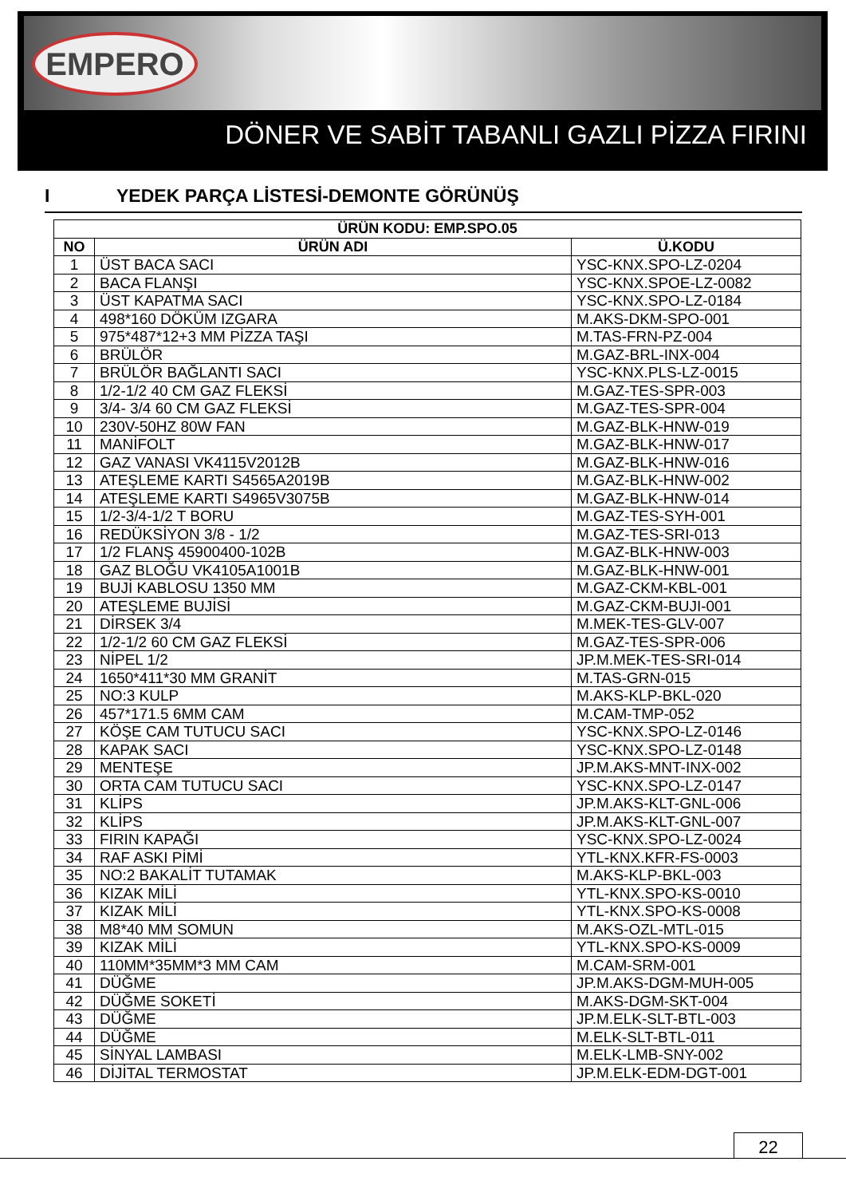EMPERO
DÖNER VE SABİT TABANLI GAZLI PİZZA FIRINI
I YEDEK PARÇA LİSTESİ-DEMONTE GÖRÜNÜŞ
| ÜRÜN KODU: EMP.SPO.05 | | |
| --- | --- | --- |
| NO | ÜRÜN ADI | Ü.KODU |
| 1 | ÜST BACA SACI | YSC-KNX.SPO-LZ-0204 |
| 2 | BACA FLANŞI | YSC-KNX.SPOE-LZ-0082 |
| 3 | ÜST KAPATMA SACI | YSC-KNX.SPO-LZ-0184 |
| 4 | 498*160 DÖKÜM IZGARA | M.AKS-DKM-SPO-001 |
| 5 | 975*487*12+3 MM PİZZA TAŞI | M.TAS-FRN-PZ-004 |
| 6 | BRÜLÖR | M.GAZ-BRL-INX-004 |
| 7 | BRÜLÖR BAĞLANTI SACI | YSC-KNX.PLS-LZ-0015 |
| 8 | 1/2-1/2 40 CM GAZ FLEKSİ | M.GAZ-TES-SPR-003 |
| 9 | 3/4- 3/4 60 CM GAZ FLEKSİ | M.GAZ-TES-SPR-004 |
| 10 | 230V-50HZ 80W FAN | M.GAZ-BLK-HNW-019 |
| 11 | MANİFOLT | M.GAZ-BLK-HNW-017 |
| 12 | GAZ VANASI VK4115V2012B | M.GAZ-BLK-HNW-016 |
| 13 | ATEŞLEME KARTI S4565A2019B | M.GAZ-BLK-HNW-002 |
| 14 | ATEŞLEME KARTI S4965V3075B | M.GAZ-BLK-HNW-014 |
| 15 | 1/2-3/4-1/2 T BORU | M.GAZ-TES-SYH-001 |
| 16 | REDÜKSİYON 3/8 - 1/2 | M.GAZ-TES-SRI-013 |
| 17 | 1/2 FLANŞ 45900400-102B | M.GAZ-BLK-HNW-003 |
| 18 | GAZ BLOĞU VK4105A1001B | M.GAZ-BLK-HNW-001 |
| 19 | BUJİ KABLOSU 1350 MM | M.GAZ-CKM-KBL-001 |
| 20 | ATEŞLEME BUJİSİ | M.GAZ-CKM-BUJI-001 |
| 21 | DİRSEK 3/4 | M.MEK-TES-GLV-007 |
| 22 | 1/2-1/2 60 CM GAZ FLEKSİ | M.GAZ-TES-SPR-006 |
| 23 | NİPEL 1/2 | JP.M.MEK-TES-SRI-014 |
| 24 | 1650*411*30 MM GRANİT | M.TAS-GRN-015 |
| 25 | NO:3 KULP | M.AKS-KLP-BKL-020 |
| 26 | 457*171.5 6MM CAM | M.CAM-TMP-052 |
| 27 | KÖŞE CAM TUTUCU SACI | YSC-KNX.SPO-LZ-0146 |
| 28 | KAPAK SACI | YSC-KNX.SPO-LZ-0148 |
| 29 | MENTEŞE | JP.M.AKS-MNT-INX-002 |
| 30 | ORTA CAM TUTUCU SACI | YSC-KNX.SPO-LZ-0147 |
| 31 | KLİPS | JP.M.AKS-KLT-GNL-006 |
| 32 | KLİPS | JP.M.AKS-KLT-GNL-007 |
| 33 | FIRIN KAPAĞI | YSC-KNX.SPO-LZ-0024 |
| 34 | RAF ASKI PİMİ | YTL-KNX.KFR-FS-0003 |
| 35 | NO:2 BAKALİT TUTAMAK | M.AKS-KLP-BKL-003 |
| 36 | KIZAK MİLİ | YTL-KNX.SPO-KS-0010 |
| 37 | KIZAK MİLİ | YTL-KNX.SPO-KS-0008 |
| 38 | M8*40 MM SOMUN | M.AKS-OZL-MTL-015 |
| 39 | KIZAK MİLİ | YTL-KNX.SPO-KS-0009 |
| 40 | 110MM*35MM*3 MM CAM | M.CAM-SRM-001 |
| 41 | DÜĞME | JP.M.AKS-DGM-MUH-005 |
| 42 | DÜĞME SOKETİ | M.AKS-DGM-SKT-004 |
| 43 | DÜĞME | JP.M.ELK-SLT-BTL-003 |
| 44 | DÜĞME | M.ELK-SLT-BTL-011 |
| 45 | SİNYAL LAMBASI | M.ELK-LMB-SNY-002 |
| 46 | DİJİTAL TERMOSTAT | JP.M.ELK-EDM-DGT-001 |
22